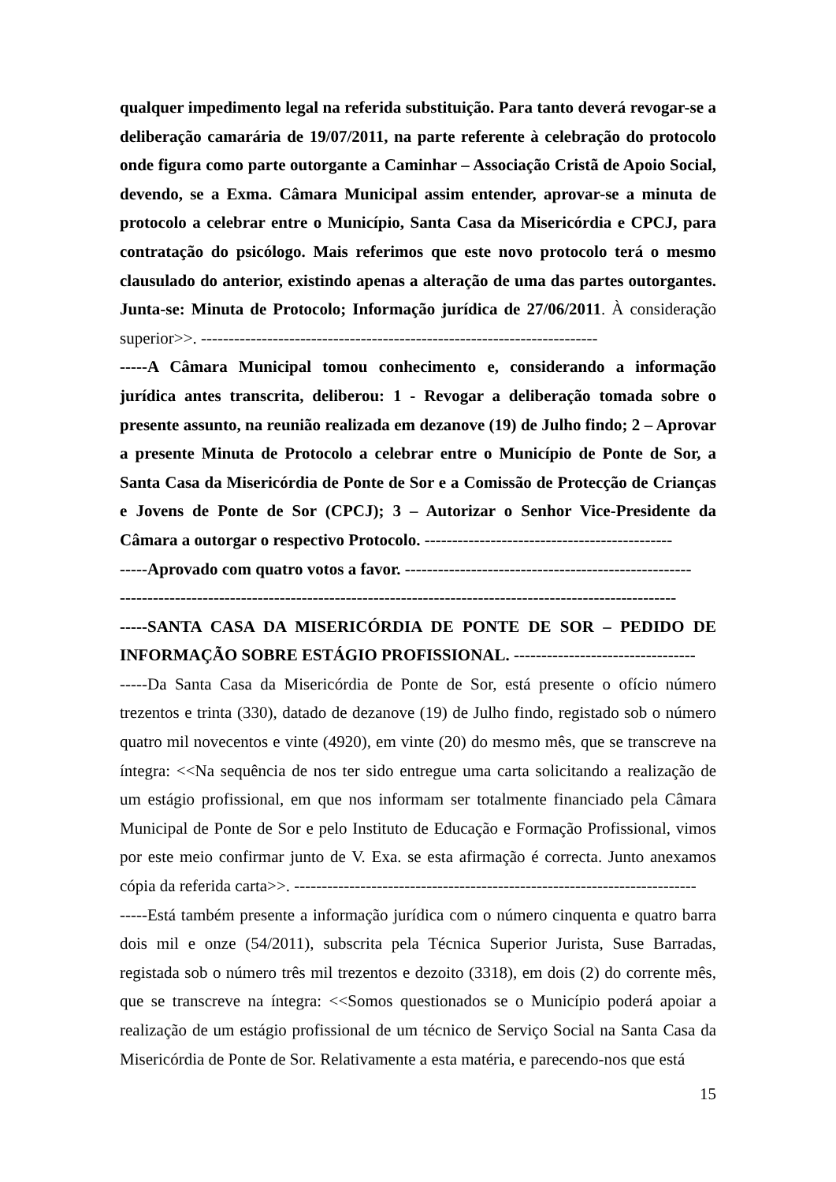qualquer impedimento legal na referida substituição. Para tanto deverá revogar-se a deliberação camarária de 19/07/2011, na parte referente à celebração do protocolo onde figura como parte outorgante a Caminhar – Associação Cristã de Apoio Social, devendo, se a Exma. Câmara Municipal assim entender, aprovar-se a minuta de protocolo a celebrar entre o Município, Santa Casa da Misericórdia e CPCJ, para contratação do psicólogo. Mais referimos que este novo protocolo terá o mesmo clausulado do anterior, existindo apenas a alteração de uma das partes outorgantes. Junta-se: Minuta de Protocolo; Informação jurídica de 27/06/2011. À consideração superior>>. ------------------------------------------------------------------------
-----A Câmara Municipal tomou conhecimento e, considerando a informação jurídica antes transcrita, deliberou: 1 - Revogar a deliberação tomada sobre o presente assunto, na reunião realizada em dezanove (19) de Julho findo; 2 – Aprovar a presente Minuta de Protocolo a celebrar entre o Município de Ponte de Sor, a Santa Casa da Misericórdia de Ponte de Sor e a Comissão de Protecção de Crianças e Jovens de Ponte de Sor (CPCJ); 3 – Autorizar o Senhor Vice-Presidente da Câmara a outorgar o respectivo Protocolo. ---------------------------------------------
-----Aprovado com quatro votos a favor. ----------------------------------------------------
-----------------------------------------------------------------------------------------------------
-----SANTA CASA DA MISERICÓRDIA DE PONTE DE SOR – PEDIDO DE INFORMAÇÃO SOBRE ESTÁGIO PROFISSIONAL. ---------------------------------
-----Da Santa Casa da Misericórdia de Ponte de Sor, está presente o ofício número trezentos e trinta (330), datado de dezanove (19) de Julho findo, registado sob o número quatro mil novecentos e vinte (4920), em vinte (20) do mesmo mês, que se transcreve na íntegra: <<Na sequência de nos ter sido entregue uma carta solicitando a realização de um estágio profissional, em que nos informam ser totalmente financiado pela Câmara Municipal de Ponte de Sor e pelo Instituto de Educação e Formação Profissional, vimos por este meio confirmar junto de V. Exa. se esta afirmação é correcta. Junto anexamos cópia da referida carta>>. -------------------------------------------------------------------------
-----Está também presente a informação jurídica com o número cinquenta e quatro barra dois mil e onze (54/2011), subscrita pela Técnica Superior Jurista, Suse Barradas, registada sob o número três mil trezentos e dezoito (3318), em dois (2) do corrente mês, que se transcreve na íntegra: <<Somos questionados se o Município poderá apoiar a realização de um estágio profissional de um técnico de Serviço Social na Santa Casa da Misericórdia de Ponte de Sor. Relativamente a esta matéria, e parecendo-nos que está
15